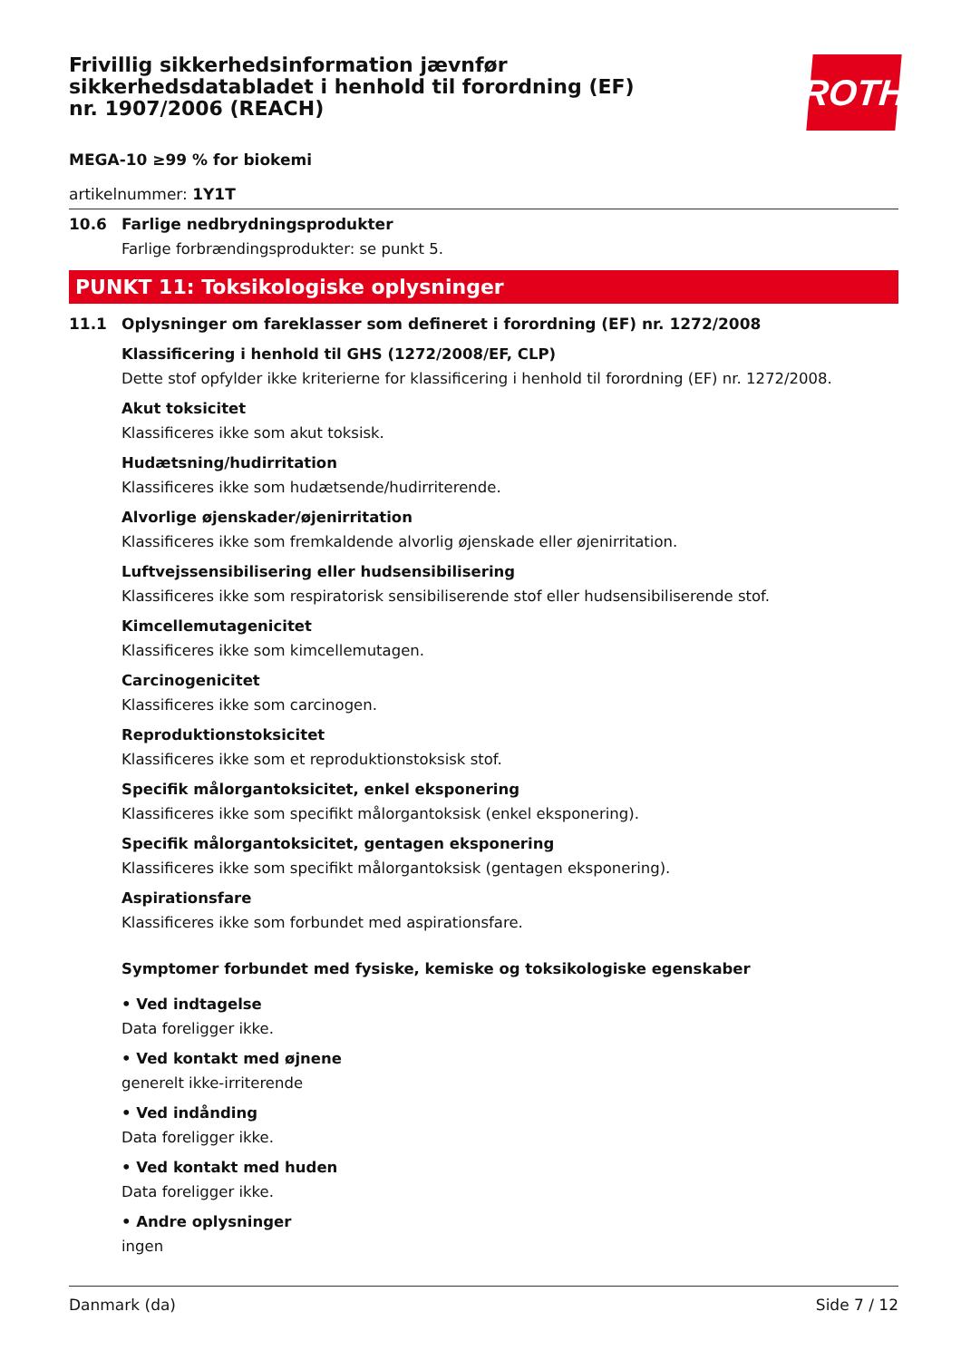ROTH
Frivillig sikkerhedsinformation jævnfør sikkerhedsdatabladet i henhold til forordning (EF) nr. 1907/2006 (REACH)
MEGA-10 ≥99 % for biokemi
artikelnummer: 1Y1T
10.6 Farlige nedbrydningsprodukter
Farlige forbrændingsprodukter: se punkt 5.
PUNKT 11: Toksikologiske oplysninger
11.1 Oplysninger om fareklasser som defineret i forordning (EF) nr. 1272/2008
Klassificering i henhold til GHS (1272/2008/EF, CLP)
Dette stof opfylder ikke kriterierne for klassificering i henhold til forordning (EF) nr. 1272/2008.
Akut toksicitet
Klassificeres ikke som akut toksisk.
Hudætsning/hudirritation
Klassificeres ikke som hudætsende/hudirriterende.
Alvorlige øjenskader/øjenirritation
Klassificeres ikke som fremkaldende alvorlig øjenskade eller øjenirritation.
Luftvejssensibilisering eller hudsensibilisering
Klassificeres ikke som respiratorisk sensibiliserende stof eller hudsensibiliserende stof.
Kimcellemutagenicitet
Klassificeres ikke som kimcellemutagen.
Carcinogenicitet
Klassificeres ikke som carcinogen.
Reproduktionstoksicitet
Klassificeres ikke som et reproduktionstoksisk stof.
Specifik målorgantoksicitet, enkel eksponering
Klassificeres ikke som specifikt målorgantoksisk (enkel eksponering).
Specifik målorgantoksicitet, gentagen eksponering
Klassificeres ikke som specifikt målorgantoksisk (gentagen eksponering).
Aspirationsfare
Klassificeres ikke som forbundet med aspirationsfare.
Symptomer forbundet med fysiske, kemiske og toksikologiske egenskaber
• Ved indtagelse
Data foreligger ikke.
• Ved kontakt med øjnene
generelt ikke-irriterende
• Ved indånding
Data foreligger ikke.
• Ved kontakt med huden
Data foreligger ikke.
• Andre oplysninger
ingen
Danmark (da) Side 7 / 12